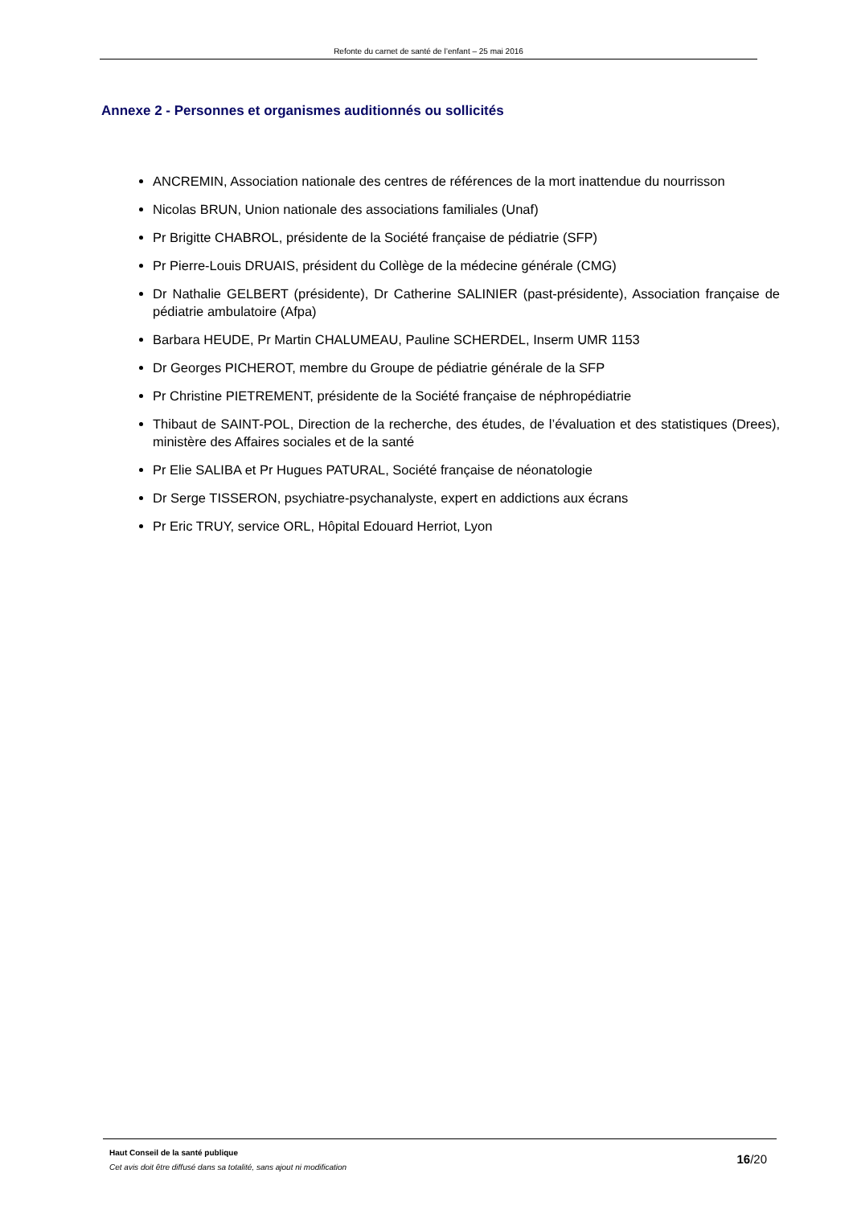Refonte du carnet de santé de l’enfant – 25 mai 2016
Annexe 2 - Personnes et organismes auditionnés ou sollicités
ANCREMIN, Association nationale des centres de références de la mort inattendue du nourrisson
Nicolas BRUN, Union nationale des associations familiales (Unaf)
Pr Brigitte CHABROL, présidente de la Société française de pédiatrie (SFP)
Pr Pierre-Louis DRUAIS, président du Collège de la médecine générale (CMG)
Dr Nathalie GELBERT (présidente), Dr Catherine SALINIER (past-présidente), Association française de pédiatrie ambulatoire (Afpa)
Barbara HEUDE, Pr Martin CHALUMEAU, Pauline SCHERDEL, Inserm UMR 1153
Dr Georges PICHEROT, membre du Groupe de pédiatrie générale de la SFP
Pr Christine PIETREMENT, présidente de la Société française de néphropédiatrie
Thibaut de SAINT-POL, Direction de la recherche, des études, de l’évaluation et des statistiques (Drees), ministère des Affaires sociales et de la santé
Pr Elie SALIBA et Pr Hugues PATURAL, Société française de néonatologie
Dr Serge TISSERON, psychiatre-psychanalyste, expert en addictions aux écrans
Pr Eric TRUY, service ORL, Hôpital Edouard Herriot, Lyon
Haut Conseil de la santé publique
Cet avis doit être diffusé dans sa totalité, sans ajout ni modification
16/20